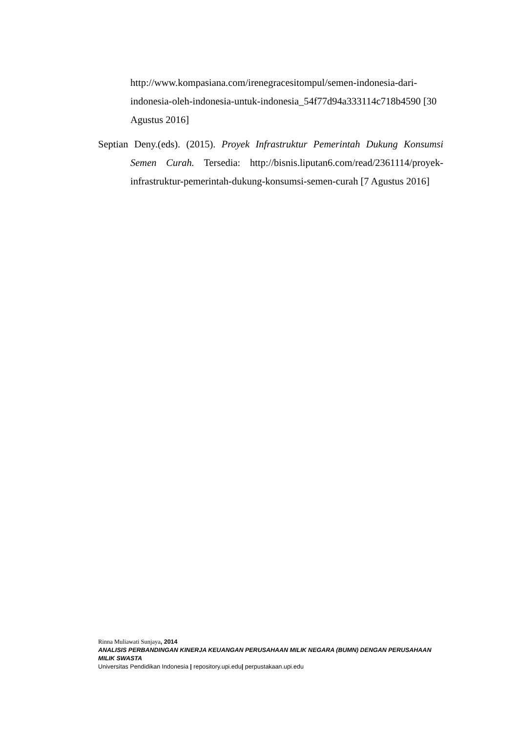http://www.kompasiana.com/irenegracesitompul/semen-indonesia-dari-indonesia-oleh-indonesia-untuk-indonesia_54f77d94a333114c718b4590 [30 Agustus 2016]
Septian Deny.(eds). (2015). Proyek Infrastruktur Pemerintah Dukung Konsumsi Semen Curah. Tersedia: http://bisnis.liputan6.com/read/2361114/proyek-infrastruktur-pemerintah-dukung-konsumsi-semen-curah [7 Agustus 2016]
Rinna Muliawati Sunjaya, 2014
ANALISIS PERBANDINGAN KINERJA KEUANGAN PERUSAHAAN MILIK NEGARA (BUMN) DENGAN PERUSAHAAN MILIK SWASTA
Universitas Pendidikan Indonesia | repository.upi.edu| perpustakaan.upi.edu